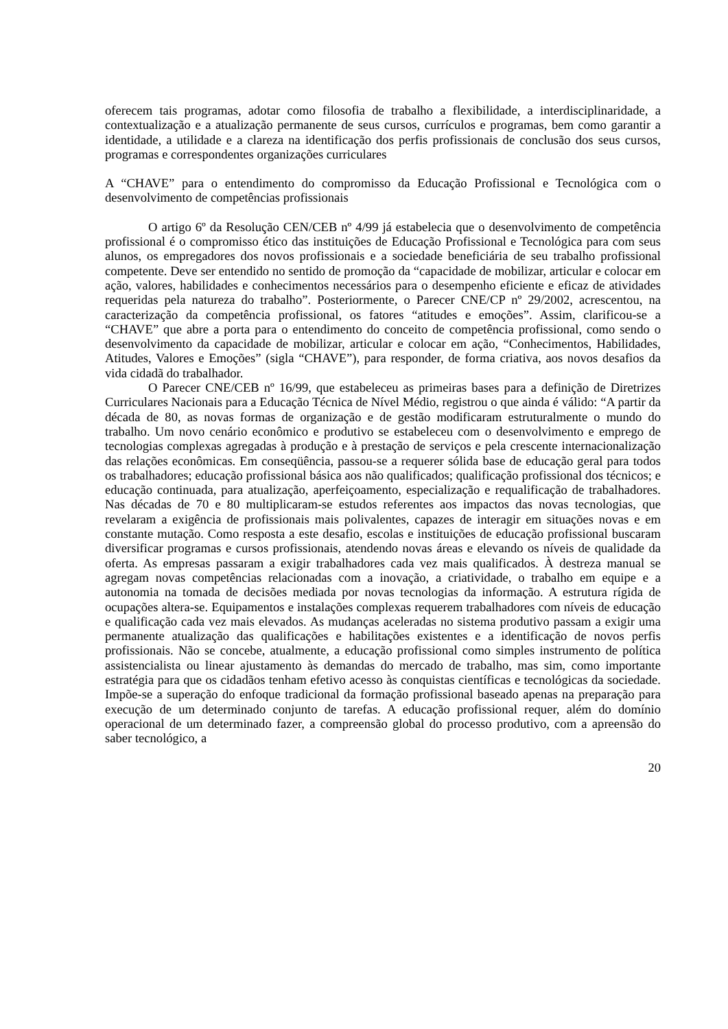oferecem tais programas, adotar como filosofia de trabalho a flexibilidade, a interdisciplinaridade, a contextualização e a atualização permanente de seus cursos, currículos e programas, bem como garantir a identidade, a utilidade e a clareza na identificação dos perfis profissionais de conclusão dos seus cursos, programas e correspondentes organizações curriculares
A “CHAVE” para o entendimento do compromisso da Educação Profissional e Tecnológica com o desenvolvimento de competências profissionais
O artigo 6º da Resolução CEN/CEB nº 4/99 já estabelecia que o desenvolvimento de competência profissional é o compromisso ético das instituições de Educação Profissional e Tecnológica para com seus alunos, os empregadores dos novos profissionais e a sociedade beneficiária de seu trabalho profissional competente. Deve ser entendido no sentido de promoção da “capacidade de mobilizar, articular e colocar em ação, valores, habilidades e conhecimentos necessários para o desempenho eficiente e eficaz de atividades requeridas pela natureza do trabalho”. Posteriormente, o Parecer CNE/CP nº 29/2002, acrescentou, na caracterização da competência profissional, os fatores “atitudes e emoções”. Assim, clarificou-se a “CHAVE” que abre a porta para o entendimento do conceito de competência profissional, como sendo o desenvolvimento da capacidade de mobilizar, articular e colocar em ação, “Conhecimentos, Habilidades, Atitudes, Valores e Emoções” (sigla “CHAVE”), para responder, de forma criativa, aos novos desafios da vida cidadã do trabalhador.
O Parecer CNE/CEB nº 16/99, que estabeleceu as primeiras bases para a definição de Diretrizes Curriculares Nacionais para a Educação Técnica de Nível Médio, registrou o que ainda é válido: “A partir da década de 80, as novas formas de organização e de gestão modificaram estruturalmente o mundo do trabalho. Um novo cenário econômico e produtivo se estabeleceu com o desenvolvimento e emprego de tecnologias complexas agregadas à produção e à prestação de serviços e pela crescente internacionalização das relações econômicas. Em conseqüência, passou-se a requerer sólida base de educação geral para todos os trabalhadores; educação profissional básica aos não qualificados; qualificação profissional dos técnicos; e educação continuada, para atualização, aperfeiçoamento, especialização e requalificação de trabalhadores. Nas décadas de 70 e 80 multiplicaram-se estudos referentes aos impactos das novas tecnologias, que revelaram a exigência de profissionais mais polivalentes, capazes de interagir em situações novas e em constante mutação. Como resposta a este desafio, escolas e instituições de educação profissional buscaram diversificar programas e cursos profissionais, atendendo novas áreas e elevando os níveis de qualidade da oferta. As empresas passaram a exigir trabalhadores cada vez mais qualificados. À destreza manual se agregam novas competências relacionadas com a inovação, a criatividade, o trabalho em equipe e a autonomia na tomada de decisões mediada por novas tecnologias da informação. A estrutura rígida de ocupações altera-se. Equipamentos e instalações complexas requerem trabalhadores com níveis de educação e qualificação cada vez mais elevados. As mudanças aceleradas no sistema produtivo passam a exigir uma permanente atualização das qualificações e habilitações existentes e a identificação de novos perfis profissionais. Não se concebe, atualmente, a educação profissional como simples instrumento de política assistencialista ou linear ajustamento às demandas do mercado de trabalho, mas sim, como importante estratégia para que os cidadãos tenham efetivo acesso às conquistas científicas e tecnológicas da sociedade. Impõe-se a superação do enfoque tradicional da formação profissional baseado apenas na preparação para execução de um determinado conjunto de tarefas. A educação profissional requer, além do domínio operacional de um determinado fazer, a compreensão global do processo produtivo, com a apreensão do saber tecnológico, a
20